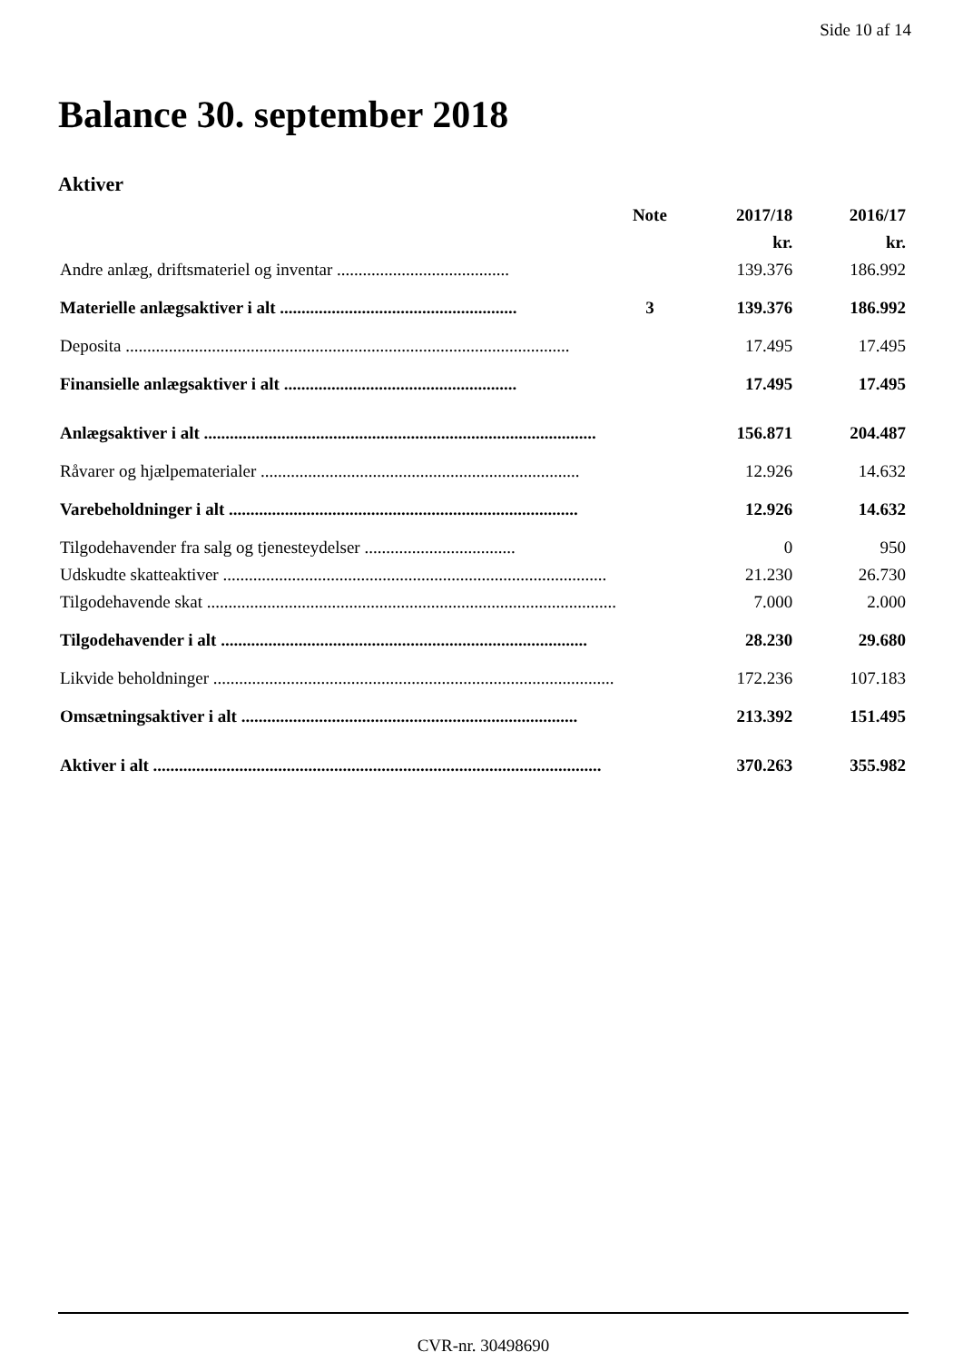Side 10 af 14
Balance 30. september 2018
Aktiver
| | Note | 2017/18 | 2016/17 |
| --- | --- | --- | --- |
| | | kr. | kr. |
| Andre anlæg, driftsmateriel og inventar ........................................ | | 139.376 | 186.992 |
| Materielle anlægsaktiver i alt ....................................................... | 3 | 139.376 | 186.992 |
| Deposita ....................................................................................................... | | 17.495 | 17.495 |
| Finansielle anlægsaktiver i alt ...................................................... | | 17.495 | 17.495 |
| Anlægsaktiver i alt ........................................................................................... | | 156.871 | 204.487 |
| Råvarer og hjælpematerialer .......................................................................... | | 12.926 | 14.632 |
| Varebeholdninger i alt ................................................................................. | | 12.926 | 14.632 |
| Tilgodehavender fra salg og tjenesteydelser ................................... | | 0 | 950 |
| Udskudte skatteaktiver ......................................................................................... | | 21.230 | 26.730 |
| Tilgodehavende skat ............................................................................................... | | 7.000 | 2.000 |
| Tilgodehavender i alt ..................................................................................... | | 28.230 | 29.680 |
| Likvide beholdninger ............................................................................................. | | 172.236 | 107.183 |
| Omsætningsaktiver i alt .............................................................................. | | 213.392 | 151.495 |
| Aktiver i alt ........................................................................................................ | | 370.263 | 355.982 |
CVR-nr. 30498690